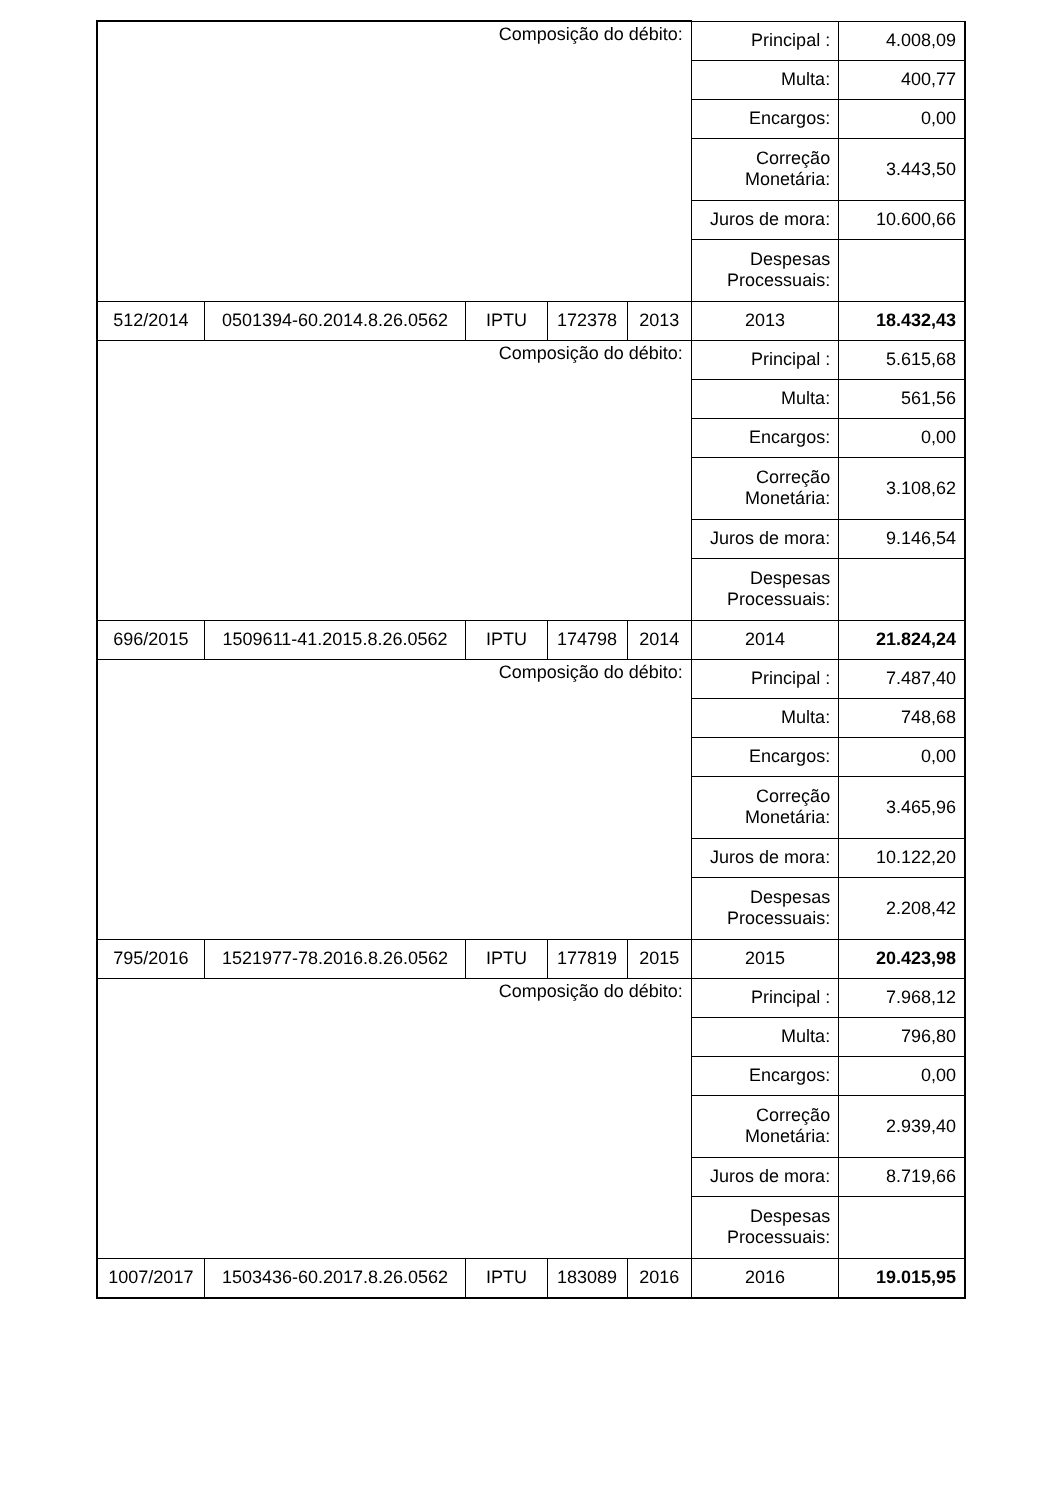| Composição do débito: | | | | | Principal : | 4.008,09 |
| | | | | | Multa: | 400,77 |
| | | | | | Encargos: | 0,00 |
| | | | | | Correção Monetária: | 3.443,50 |
| | | | | | Juros de mora: | 10.600,66 |
| | | | | | Despesas Processuais: | |
| 512/2014 | 0501394-60.2014.8.26.0562 | IPTU | 172378 | 2013 | 2013 | 18.432,43 |
| Composição do débito: | | | | | Principal : | 5.615,68 |
| | | | | | Multa: | 561,56 |
| | | | | | Encargos: | 0,00 |
| | | | | | Correção Monetária: | 3.108,62 |
| | | | | | Juros de mora: | 9.146,54 |
| | | | | | Despesas Processuais: | |
| 696/2015 | 1509611-41.2015.8.26.0562 | IPTU | 174798 | 2014 | 2014 | 21.824,24 |
| Composição do débito: | | | | | Principal : | 7.487,40 |
| | | | | | Multa: | 748,68 |
| | | | | | Encargos: | 0,00 |
| | | | | | Correção Monetária: | 3.465,96 |
| | | | | | Juros de mora: | 10.122,20 |
| | | | | | Despesas Processuais: | 2.208,42 |
| 795/2016 | 1521977-78.2016.8.26.0562 | IPTU | 177819 | 2015 | 2015 | 20.423,98 |
| Composição do débito: | | | | | Principal : | 7.968,12 |
| | | | | | Multa: | 796,80 |
| | | | | | Encargos: | 0,00 |
| | | | | | Correção Monetária: | 2.939,40 |
| | | | | | Juros de mora: | 8.719,66 |
| | | | | | Despesas Processuais: | |
| 1007/2017 | 1503436-60.2017.8.26.0562 | IPTU | 183089 | 2016 | 2016 | 19.015,95 |